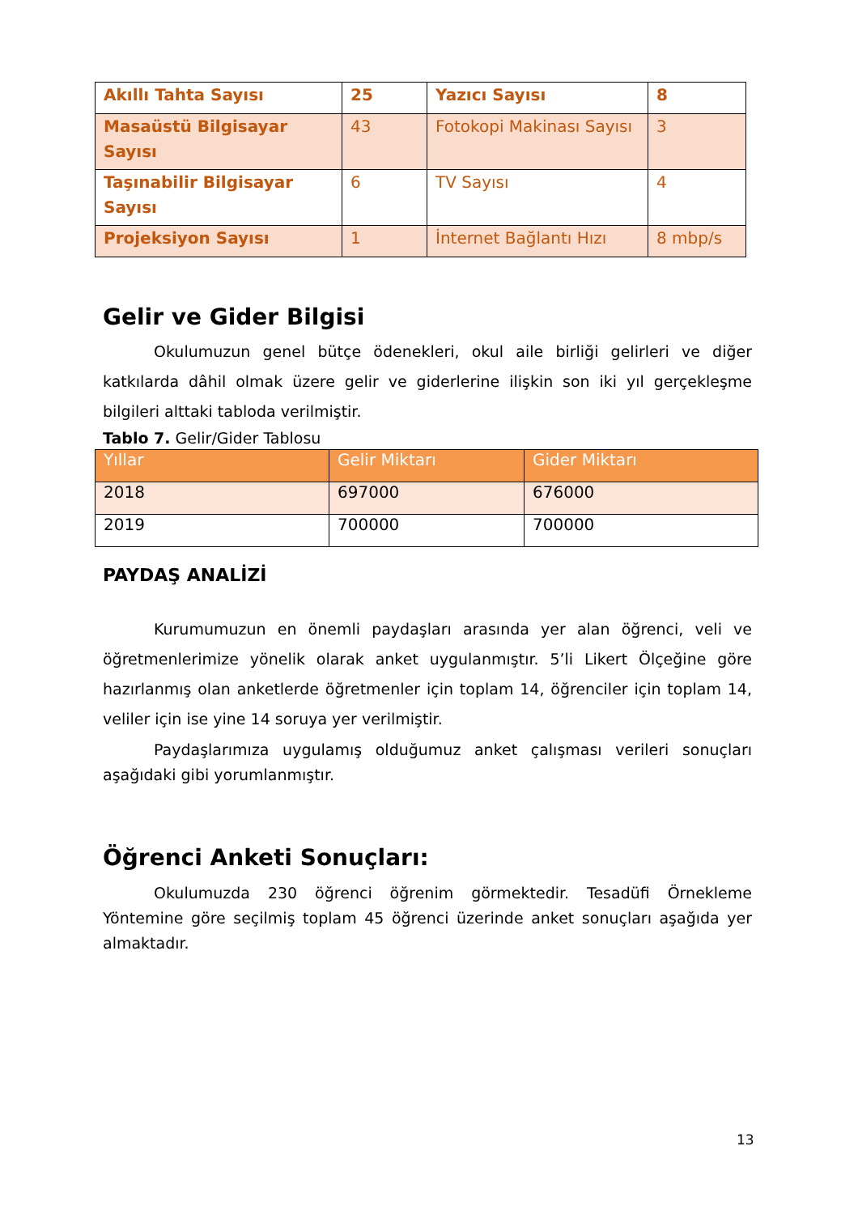| Akıllı Tahta Sayısı | 25 | Yazıcı Sayısı | 8 |
| Masaüstü Bilgisayar Sayısı | 43 | Fotokopi Makinası Sayısı | 3 |
| Taşınabilir Bilgisayar Sayısı | 6 | TV Sayısı | 4 |
| Projeksiyon Sayısı | 1 | İnternet Bağlantı Hızı | 8 mbp/s |
Gelir ve Gider Bilgisi
Okulumuzun genel bütçe ödenekleri, okul aile birliği gelirleri ve diğer katkılarda dâhil olmak üzere gelir ve giderlerine ilişkin son iki yıl gerçekleşme bilgileri alttaki tabloda verilmiştir.
Tablo 7. Gelir/Gider Tablosu
| Yıllar | Gelir Miktarı | Gider Miktarı |
| --- | --- | --- |
| 2018 | 697000 | 676000 |
| 2019 | 700000 | 700000 |
PAYDAŞ ANALİZİ
Kurumumuzun en önemli paydaşları arasında yer alan öğrenci, veli ve öğretmenlerimize yönelik olarak anket uygulanmıştır. 5’li Likert Ölçeğine göre hazırlanmış olan anketlerde öğretmenler için toplam 14, öğrenciler için toplam 14, veliler için ise yine 14 soruya yer verilmiştir.
Paydaşlarımıza uygulamış olduğumuz anket çalışması verileri sonuçları aşağıdaki gibi yorumlanmıştır.
Öğrenci Anketi Sonuçları:
Okulumuzda 230 öğrenci öğrenim görmektedir. Tesadüfi Örnekleme Yöntemine göre seçilmiş toplam 45 öğrenci üzerinde anket sonuçları aşağıda yer almaktadır.
13